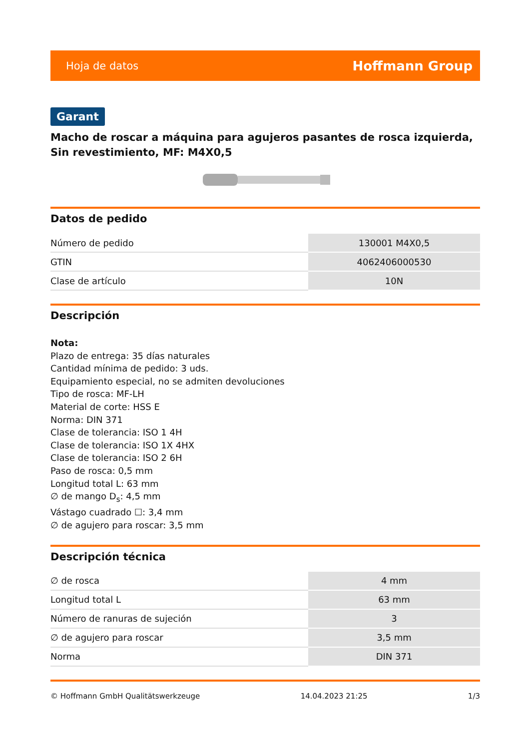Hoja de datos Hoffmann Group
Garant
Macho de roscar a máquina para agujeros pasantes de rosca izquierda, Sin revestimiento, MF: M4X0,5
Datos de pedido
| Número de pedido | 130001 M4X0,5 |
| GTIN | 4062406000530 |
| Clase de artículo | 10N |
Descripción
Nota:
Plazo de entrega: 35 días naturales
Cantidad mínima de pedido: 3 uds.
Equipamiento especial, no se admiten devoluciones
Tipo de rosca: MF-LH
Material de corte: HSS E
Norma: DIN 371
Clase de tolerancia: ISO 1 4H
Clase de tolerancia: ISO 1X 4HX
Clase de tolerancia: ISO 2 6H
Paso de rosca: 0,5 mm
Longitud total L: 63 mm
∅ de mango D<sub>s</sub>: 4,5 mm
Vástago cuadrado ☐: 3,4 mm
∅ de agujero para roscar: 3,5 mm
Descripción técnica
| ∅ de rosca | 4 mm |
| Longitud total L | 63 mm |
| Número de ranuras de sujeción | 3 |
| ∅ de agujero para roscar | 3,5 mm |
| Norma | DIN 371 |
© Hoffmann GmbH Qualitätswerkzeuge 14.04.2023 21:25 1/3